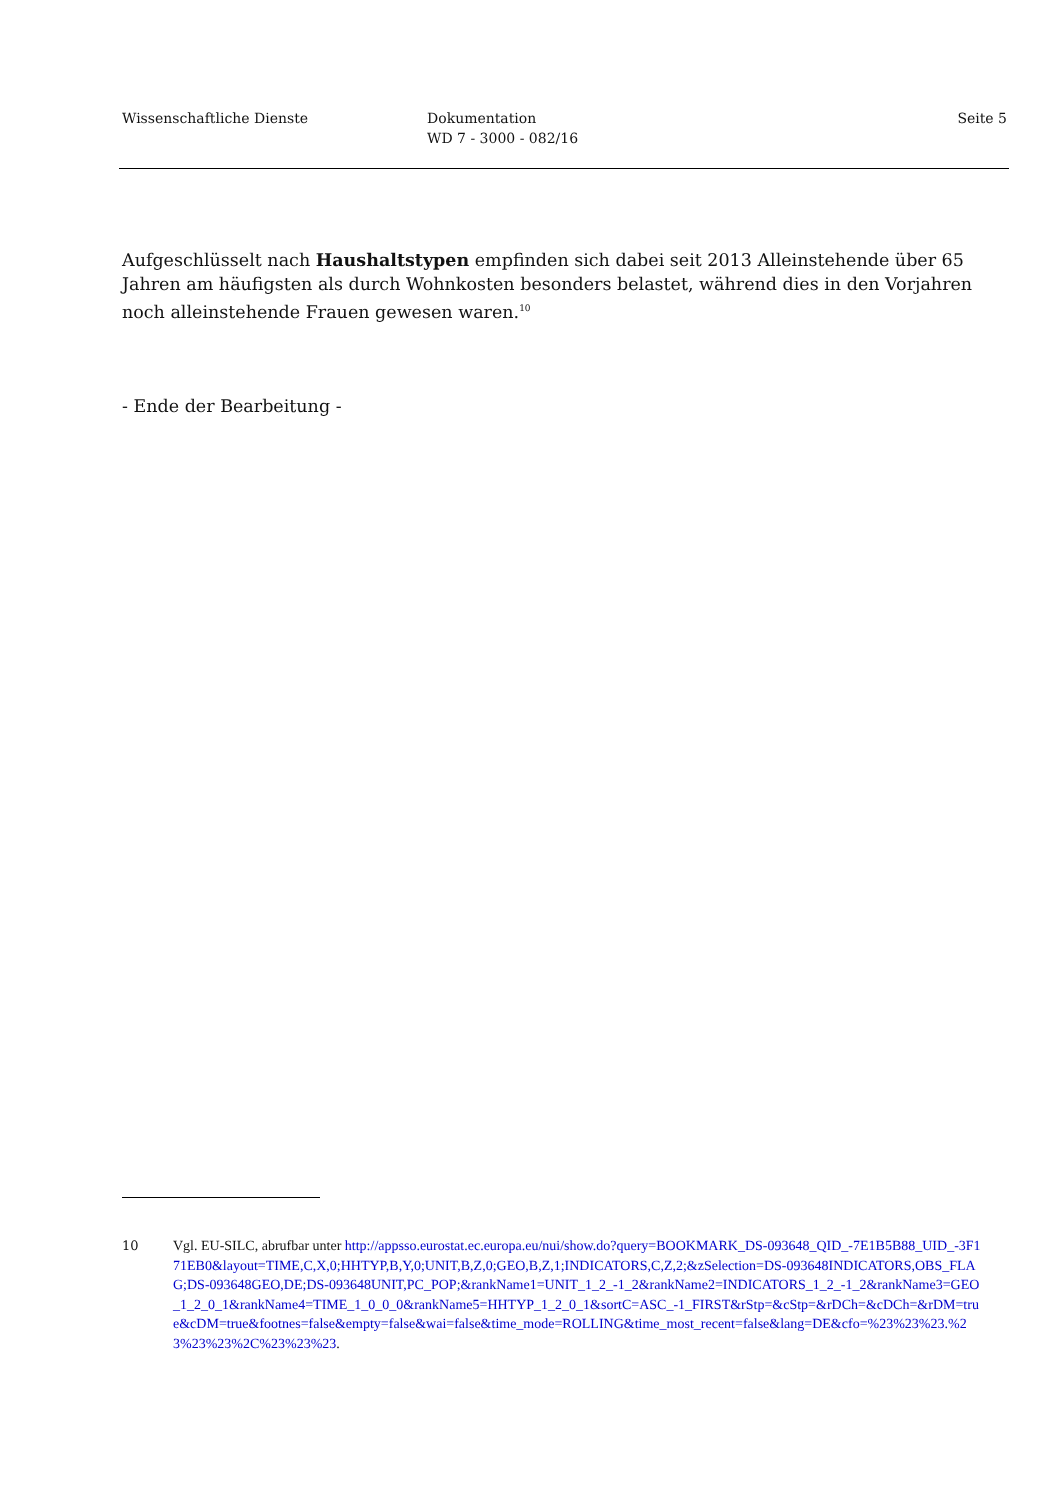Wissenschaftliche Dienste Dokumentation
WD 7 - 3000 - 082/16
Seite 5
Aufgeschlüsselt nach Haushaltstypen empfinden sich dabei seit 2013 Alleinstehende über 65 Jahren am häufigsten als durch Wohnkosten besonders belastet, während dies in den Vorjahren noch alleinstehende Frauen gewesen waren.<sup>10</sup>
- Ende der Bearbeitung -
10 Vgl. EU-SILC, abrufbar unter http://appsso.eurostat.ec.europa.eu/nui/show.do?query=BOOKMARK_DS-093648_QID_-7E1B5B88_UID_-3F171EB0&layout=TIME,C,X,0;HHTYP,B,Y,0;UNIT,B,Z,0;GEO,B,Z,1;INDICATORS,C,Z,2;&zSelection=DS-093648INDICATORS,OBS_FLAG;DS-093648GEO,DE;DS-093648UNIT,PC_POP;&rankName1=UNIT_1_2_-1_2&rankName2=INDICATORS_1_2_-1_2&rankName3=GEO_1_2_0_1&rankName4=TIME_1_0_0_0&rankName5=HHTYP_1_2_0_1&sortC=ASC_-1_FIRST&rStp=&cStp=&rDCh=&cDCh=&rDM=true&cDM=true&footnes=false&empty=false&wai=false&time_mode=ROLLING&time_most_recent=false&lang=DE&cfo=%23%23%23.%23%23%23%2C%23%23%23.